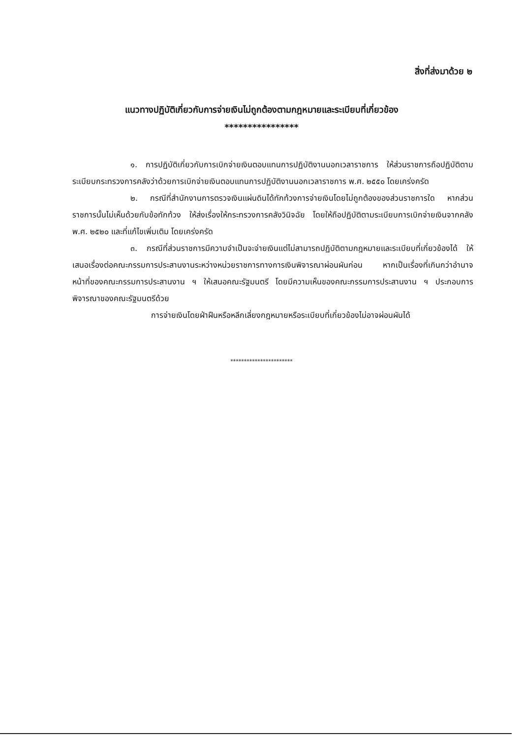สิ่งที่ส่งมาด้วย ๒
แนวทางปฏิบัติเกี่ยวกับการจ่ายเงินไม่ถูกต้องตามกฎหมายและระเบียบที่เกี่ยวข้อง
****************
๑. การปฏิบัติเกี่ยวกับการเบิกจ่ายเงินตอบแทนการปฏิบัติงานนอกเวลาราชการ ให้ส่วนราชการถือปฏิบัติตามระเบียบกระทรวงการคลังว่าด้วยการเบิกจ่ายเงินตอบแทนการปฏิบัติงานนอกเวลาราชการ พ.ศ. ๒๕๕๐ โดยเคร่งครัด
๒. กรณีที่สำนักงานการตรวจเงินแผ่นดินได้ทักท้วงการจ่ายเงินโดยไม่ถูกต้องของส่วนราชการใด หากส่วนราชการนั้นไม่เห็นด้วยกับข้อทักท้วง ให้ส่งเรื่องให้กระทรวงการคลังวินิจฉัย โดยให้ถือปฏิบัติตามระเบียบการเบิกจ่ายเงินจากคลัง พ.ศ. ๒๕๒๐ และที่แก้ไขเพิ่มเติม โดยเคร่งครัด
๓. กรณีที่ส่วนราชการมีความจำเป็นจะจ่ายเงินแต่ไม่สามารถปฏิบัติตามกฎหมายและระเบียบที่เกี่ยวข้องได้ ให้เสนอเรื่องต่อคณะกรรมการประสานงานระหว่างหน่วยราชการทางการเงินพิจารณาผ่อนผันก่อน หากเป็นเรื่องที่เกินกว่าอำนาจหน้าที่ของคณะกรรมการประสานงาน ฯ ให้เสนอคณะรัฐมนตรี โดยมีความเห็นของคณะกรรมการประสานงาน ฯ ประกอบการพิจารณาของคณะรัฐมนตรีด้วย
การจ่ายเงินโดยฝ่าฝืนหรือหลีกเลี่ยงกฎหมายหรือระเบียบที่เกี่ยวข้องไม่อาจผ่อนผันได้
***********************